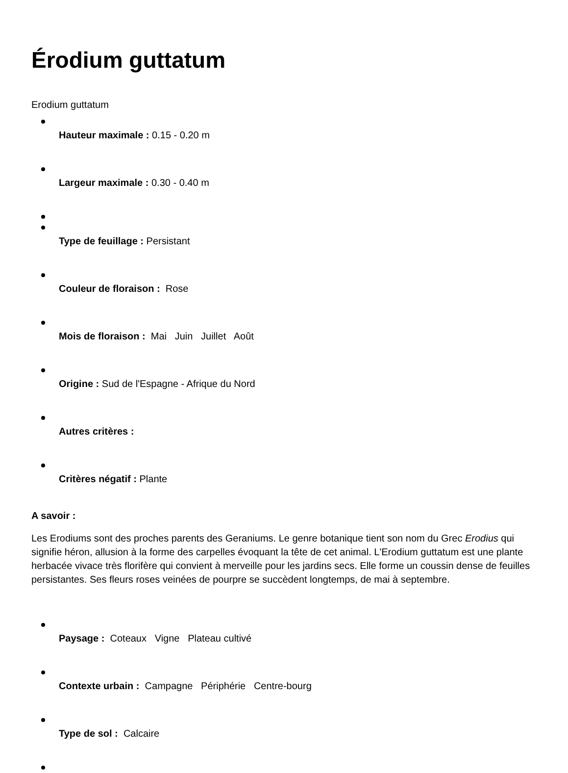Érodium guttatum
Erodium guttatum
Hauteur maximale : 0.15 - 0.20 m
Largeur maximale : 0.30 - 0.40 m
Type de feuillage : Persistant
Couleur de floraison : Rose
Mois de floraison : Mai Juin Juillet Août
Origine : Sud de l'Espagne - Afrique du Nord
Autres critères :
Critères négatif : Plante
A savoir :
Les Erodiums sont des proches parents des Geraniums. Le genre botanique tient son nom du Grec Erodius qui signifie héron, allusion à la forme des carpelles évoquant la tête de cet animal. L'Erodium guttatum est une plante herbacée vivace très florifère qui convient à merveille pour les jardins secs. Elle forme un coussin dense de feuilles persistantes. Ses fleurs roses veinées de pourpre se succèdent longtemps, de mai à septembre.
Paysage : Coteaux Vigne Plateau cultivé
Contexte urbain : Campagne Périphérie Centre-bourg
Type de sol : Calcaire